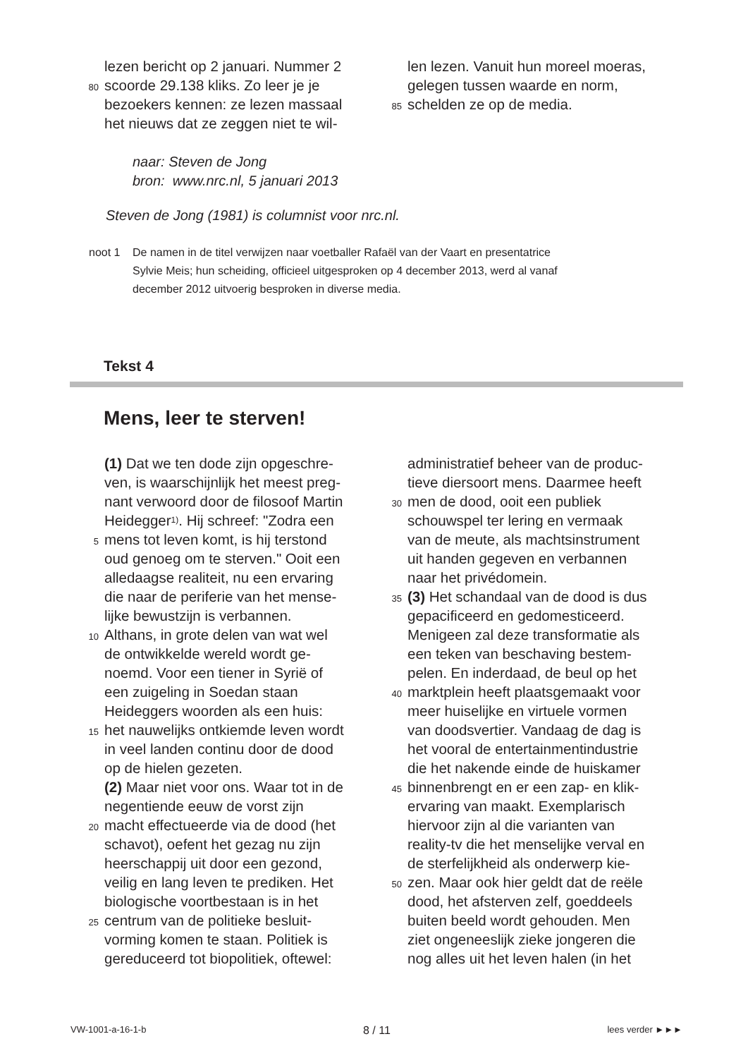lezen bericht op 2 januari. Nummer 2
80 scoorde 29.138 kliks. Zo leer je je
bezoekers kennen: ze lezen massaal
het nieuws dat ze zeggen niet te wil-
len lezen. Vanuit hun moreel moeras,
gelegen tussen waarde en norm,
85 schelden ze op de media.
naar: Steven de Jong
bron: www.nrc.nl, 5 januari 2013
Steven de Jong (1981) is columnist voor nrc.nl.
noot 1 De namen in de titel verwijzen naar voetballer Rafaël van der Vaart en presentatrice
Sylvie Meis; hun scheiding, officieel uitgesproken op 4 december 2013, werd al vanaf
december 2012 uitvoerig besproken in diverse media.
Tekst 4
Mens, leer te sterven!
(1) Dat we ten dode zijn opgeschre-
ven, is waarschijnlijk het meest preg-
nant verwoord door de filosoof Martin
Heidegger<sup>1)</sup>. Hij schreef: "Zodra een
5 mens tot leven komt, is hij terstond
oud genoeg om te sterven." Ooit een
alledaagse realiteit, nu een ervaring
die naar de periferie van het mense-
lijke bewustzijn is verbannen.
10 Althans, in grote delen van wat wel
de ontwikkelde wereld wordt ge-
noemd. Voor een tiener in Syrië of
een zuigeling in Soedan staan
Heideggers woorden als een huis:
15 het nauwelijks ontkiemde leven wordt
in veel landen continu door de dood
op de hielen gezeten.
(2) Maar niet voor ons. Waar tot in de
negentiende eeuw de vorst zijn
20 macht effectueerde via de dood (het
schavot), oefent het gezag nu zijn
heerschappij uit door een gezond,
veilig en lang leven te prediken. Het
biologische voortbestaan is in het
25 centrum van de politieke besluit-
vorming komen te staan. Politiek is
gereduceerd tot biopolitiek, oftewel:
administratief beheer van de produc-
tieve diersoort mens. Daarmee heeft
30 men de dood, ooit een publiek
schouwspel ter lering en vermaak
van de meute, als machtsinstrument
uit handen gegeven en verbannen
naar het privédomein.
35 (3) Het schandaal van de dood is dus
gepacificeerd en gedomesticeerd.
Menigeen zal deze transformatie als
een teken van beschaving bestem-
pelen. En inderdaad, de beul op het
40 marktplein heeft plaatsgemaakt voor
meer huiselijke en virtuele vormen
van doodsvertier. Vandaag de dag is
het vooral de entertainmentindustrie
die het nakende einde de huiskamer
45 binnenbrengt en er een zap- en klik-
ervaring van maakt. Exemplarisch
hiervoor zijn al die varianten van
reality-tv die het menselijke verval en
de sterfelijkheid als onderwerp kie-
50 zen. Maar ook hier geldt dat de reële
dood, het afsterven zelf, goeddeels
buiten beeld wordt gehouden. Men
ziet ongeneeslijk zieke jongeren die
nog alles uit het leven halen (in het
VW-1001-a-16-1-b 8 / 11 lees verder ►►►